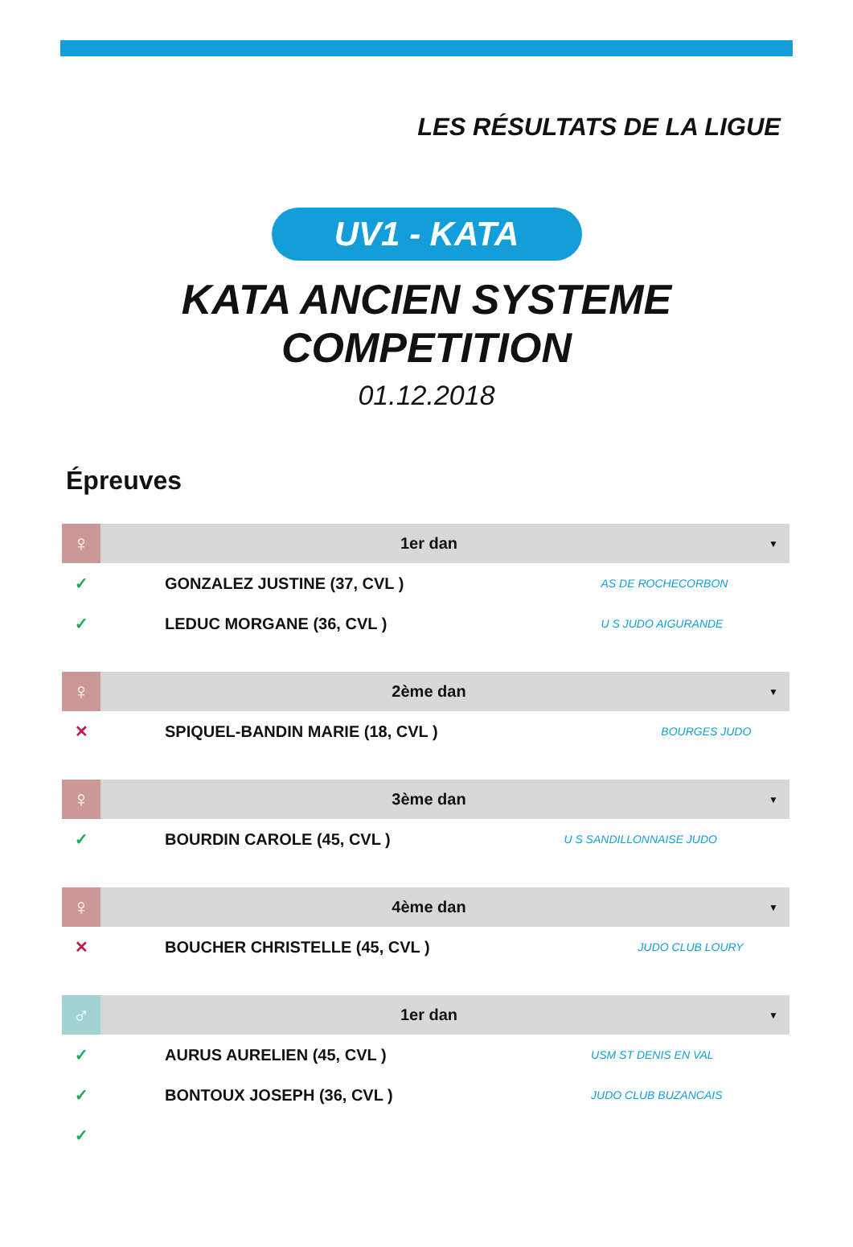LES RÉSULTATS DE LA LIGUE
UV1 - KATA
KATA ANCIEN SYSTEME
COMPETITION
01.12.2018
Épreuves
| ♀ | 1er dan | | ▼ |
| ✓ | GONZALEZ JUSTINE (37, CVL ) | AS DE ROCHECORBON | |
| ✓ | LEDUC MORGANE (36, CVL ) | U S JUDO AIGURANDE | |
| ♀ | 2ème dan | | ▼ |
| ✕ | SPIQUEL-BANDIN MARIE (18, CVL ) | BOURGES JUDO | |
| ♀ | 3ème dan | | ▼ |
| ✓ | BOURDIN CAROLE (45, CVL ) | U S SANDILLONNAISE JUDO | |
| ♀ | 4ème dan | | ▼ |
| ✕ | BOUCHER CHRISTELLE (45, CVL ) | JUDO CLUB LOURY | |
| ♂ | 1er dan | | ▼ |
| ✓ | AURUS AURELIEN (45, CVL ) | USM ST DENIS EN VAL | |
| ✓ | BONTOUX JOSEPH (36, CVL ) | JUDO CLUB BUZANCAIS | |
| ✓ | | | |